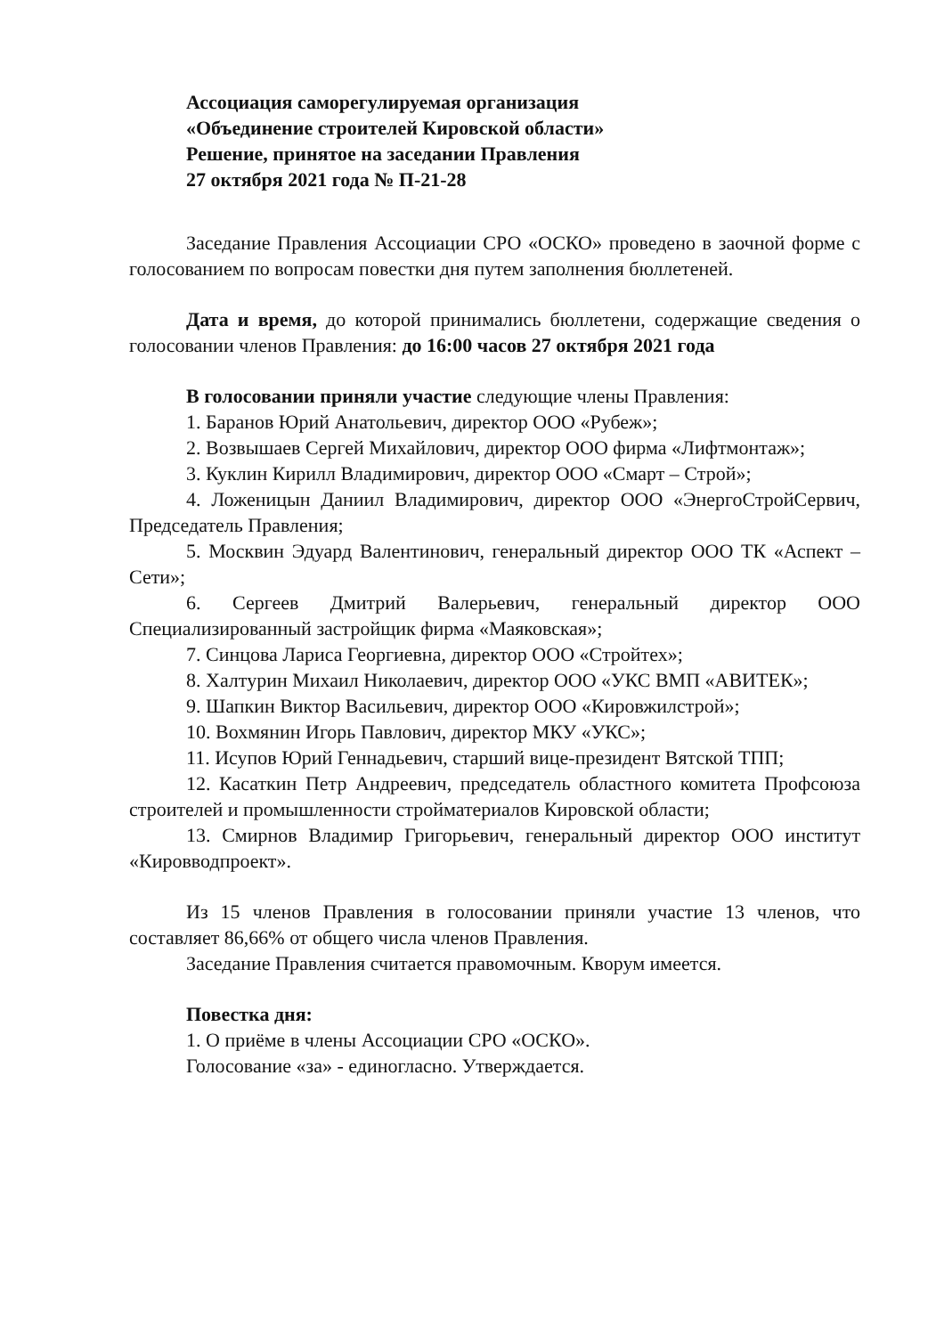Ассоциация саморегулируемая организация
«Объединение строителей Кировской области»
Решение, принятое на заседании Правления
27 октября 2021 года № П-21-28
Заседание Правления Ассоциации СРО «ОСКО» проведено в заочной форме с голосованием по вопросам повестки дня путем заполнения бюллетеней.
Дата и время, до которой принимались бюллетени, содержащие сведения о голосовании членов Правления: до 16:00 часов 27 октября 2021 года
В голосовании приняли участие следующие члены Правления:
1. Баранов Юрий Анатольевич, директор ООО «Рубеж»;
2. Возвышаев Сергей Михайлович, директор ООО фирма «Лифтмонтаж»;
3. Куклин Кирилл Владимирович, директор ООО «Смарт – Строй»;
4. Ложеницын Даниил Владимирович, директор ООО «ЭнергоСтройСервич, Председатель Правления;
5. Москвин Эдуард Валентинович, генеральный директор ООО ТК «Аспект – Сети»;
6. Сергеев Дмитрий Валерьевич, генеральный директор ООО Специализированный застройщик фирма «Маяковская»;
7. Синцова Лариса Георгиевна, директор ООО «Стройтех»;
8. Халтурин Михаил Николаевич, директор ООО «УКС ВМП «АВИТЕК»;
9. Шапкин Виктор Васильевич, директор ООО «Кировжилстрой»;
10. Вохмянин Игорь Павлович, директор МКУ «УКС»;
11. Исупов Юрий Геннадьевич, старший вице-президент Вятской ТПП;
12. Касаткин Петр Андреевич, председатель областного комитета Профсоюза строителей и промышленности стройматериалов Кировской области;
13. Смирнов Владимир Григорьевич, генеральный директор ООО институт «Кировводпроект».
Из 15 членов Правления в голосовании приняли участие 13 членов, что составляет 86,66% от общего числа членов Правления.
Заседание Правления считается правомочным. Кворум имеется.
Повестка дня:
1. О приёме в члены Ассоциации СРО «ОСКО».
Голосование «за» - единогласно. Утверждается.